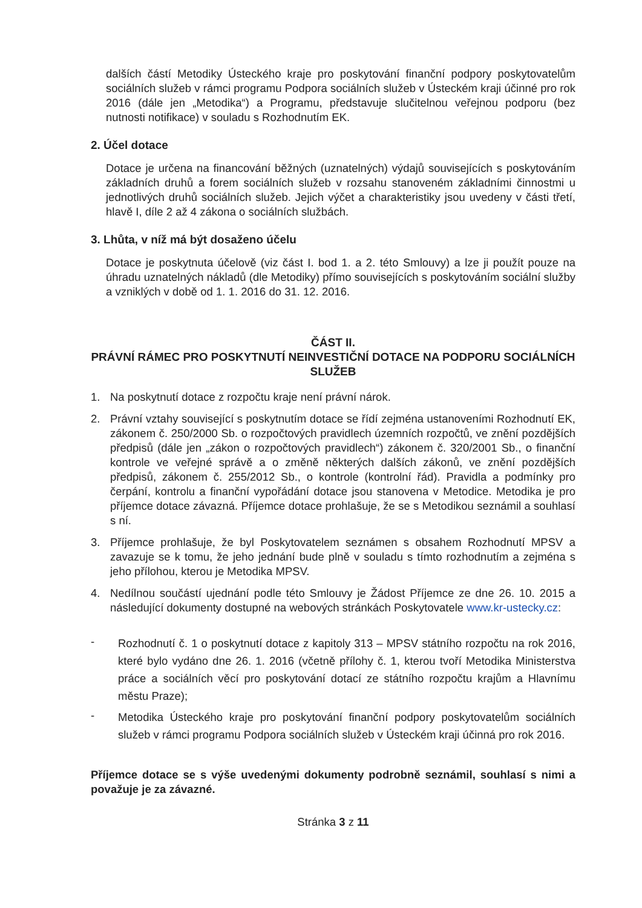dalších částí Metodiky Ústeckého kraje pro poskytování finanční podpory poskytovatelům sociálních služeb v rámci programu Podpora sociálních služeb v Ústeckém kraji účinné pro rok 2016 (dále jen „Metodika“) a Programu, představuje slučitelnou veřejnou podporu (bez nutnosti notifikace) v souladu s Rozhodnutím EK.
2. Účel dotace
Dotace je určena na financování běžných (uznatelných) výdajů souvisejících s poskytováním základních druhů a forem sociálních služeb v rozsahu stanoveném základními činnostmi u jednotlivých druhů sociálních služeb. Jejich výčet a charakteristiky jsou uvedeny v části třetí, hlavě I, díle 2 až 4 zákona o sociálních službách.
3. Lhůta, v níž má být dosaženo účelu
Dotace je poskytnuta účelově (viz část I. bod 1. a 2. této Smlouvy) a lze ji použít pouze na úhradu uznatelných nákladů (dle Metodiky) přímo souvisejících s poskytováním sociální služby a vzniklých v době od 1. 1. 2016 do 31. 12. 2016.
ČÁST II.
PRÁVNÍ RÁMEC PRO POSKYTNUTÍ NEINVESTIČNÍ DOTACE NA PODPORU SOCIÁLNÍCH SLUŽEB
1. Na poskytnutí dotace z rozpočtu kraje není právní nárok.
2. Právní vztahy související s poskytnutím dotace se řídí zejména ustanoveními Rozhodnutí EK, zákonem č. 250/2000 Sb. o rozpočtových pravidlech územních rozpočtů, ve znění pozdějších předpisů (dále jen „zákon o rozpočtových pravidlech“) zákonem č. 320/2001 Sb., o finanční kontrole ve veřejné správě a o změně některých dalších zákonů, ve znění pozdějších předpisů, zákonem č. 255/2012 Sb., o kontrole (kontrolní řád). Pravidla a podmínky pro čerpání, kontrolu a finanční vypořádání dotace jsou stanovena v Metodice. Metodika je pro příjemce dotace závazná. Příjemce dotace prohlašuje, že se s Metodikou seznámil a souhlasí s ní.
3. Příjemce prohlašuje, že byl Poskytovatelem seznámen s obsahem Rozhodnutí MPSV a zavazuje se k tomu, že jeho jednání bude plně v souladu s tímto rozhodnutím a zejména s jeho přílohou, kterou je Metodika MPSV.
4. Nedílnou součástí ujednání podle této Smlouvy je Žádost Příjemce ze dne 26. 10. 2015 a následující dokumenty dostupné na webových stránkách Poskytovatele www.kr-ustecky.cz:
- Rozhodnutí č. 1 o poskytnutí dotace z kapitoly 313 – MPSV státního rozpočtu na rok 2016, které bylo vydáno dne 26. 1. 2016 (včetně přílohy č. 1, kterou tvoří Metodika Ministerstva práce a sociálních věcí pro poskytování dotací ze státního rozpočtu krajům a Hlavnímu městu Praze);
- Metodika Ústeckého kraje pro poskytování finanční podpory poskytovatelům sociálních služeb v rámci programu Podpora sociálních služeb v Ústeckém kraji účinná pro rok 2016.
Příjemce dotace se s výše uvedenými dokumenty podrobně seznámil, souhlasí s nimi a považuje je za závazné.
Stránka 3 z 11